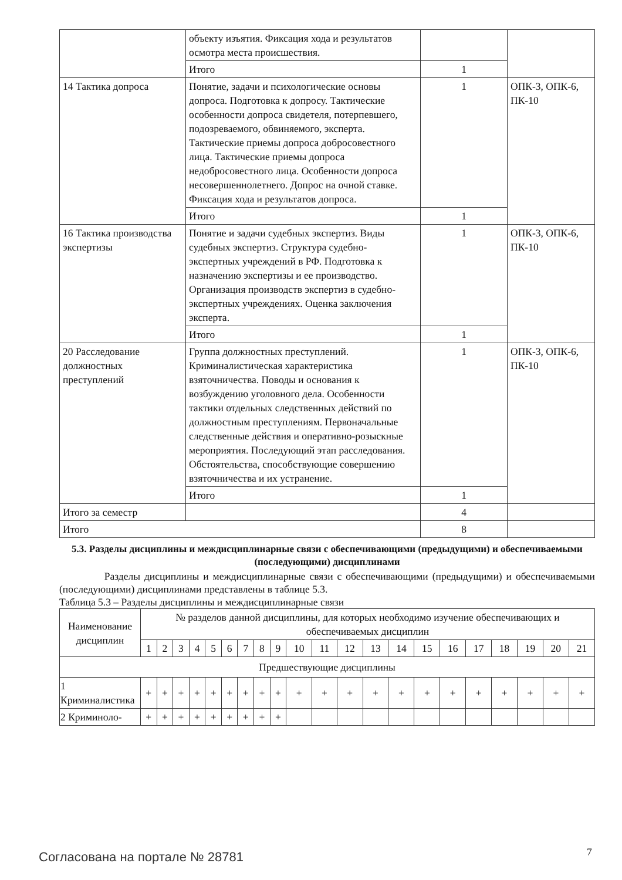| | объекту изъятия. Фиксация хода и результатов осмотра места происшествия. | | |
| | Итого | 1 | |
| 14 Тактика допроса | Понятие, задачи и психологические основы допроса. Подготовка к допросу. Тактические особенности допроса свидетеля, потерпевшего, подозреваемого, обвиняемого, эксперта. Тактические приемы допроса добросовестного лица. Тактические приемы допроса недобросовестного лица. Особенности допроса несовершеннолетнего. Допрос на очной ставке. Фиксация хода и результатов допроса. | 1 | ОПК-3, ОПК-6, ПК-10 |
| | Итого | 1 | |
| 16 Тактика производства экспертизы | Понятие и задачи судебных экспертиз. Виды судебных экспертиз. Структура судебно-экспертных учреждений в РФ. Подготовка к назначению экспертизы и ее производство. Организация производств экспертиз в судебно-экспертных учреждениях. Оценка заключения эксперта. | 1 | ОПК-3, ОПК-6, ПК-10 |
| | Итого | 1 | |
| 20 Расследование должностных преступлений | Группа должностных преступлений. Криминалистическая характеристика взяточничества. Поводы и основания к возбуждению уголовного дела. Особенности тактики отдельных следственных действий по должностным преступлениям. Первоначальные следственные действия и оперативно-розыскные мероприятия. Последующий этап расследования. Обстоятельства, способствующие совершению взяточничества и их устранение. | 1 | ОПК-3, ОПК-6, ПК-10 |
| | Итого | 1 | |
| Итого за семестр | | 4 | |
| Итого | | 8 | |
5.3. Разделы дисциплины и междисциплинарные связи с обеспечивающими (предыдущими) и обеспечиваемыми (последующими) дисциплинами
Разделы дисциплины и междисциплинарные связи с обеспечивающими (предыдущими) и обеспечиваемыми (последующими) дисциплинами представлены в таблице 5.3.
Таблица 5.3 – Разделы дисциплины и междисциплинарные связи
| Наименование дисциплин | № разделов данной дисциплины, для которых необходимо изучение обеспечивающих и обеспечиваемых дисциплин | | | | | | | | | | | | | | | | | | | | |
| --- | --- | --- | --- | --- | --- | --- | --- | --- | --- | --- | --- | --- | --- | --- | --- | --- | --- | --- | --- | --- | --- |
| | 1 | 2 | 3 | 4 | 5 | 6 | 7 | 8 | 9 | 10 | 11 | 12 | 13 | 14 | 15 | 16 | 17 | 18 | 19 | 20 | 21 |
| Предшествующие дисциплины | | | | | | | | | | | | | | | | | | | | | |
| 1 Криминалистика | + | + | + | + | + | + | + | + | + | + | + | + | + | + | + | + | + | + | + | + | + |
| 2 Криминоло- | + | + | + | + | + | + | + | + | + | | | | | | | | | | | | |
Согласована на портале № 28781 7